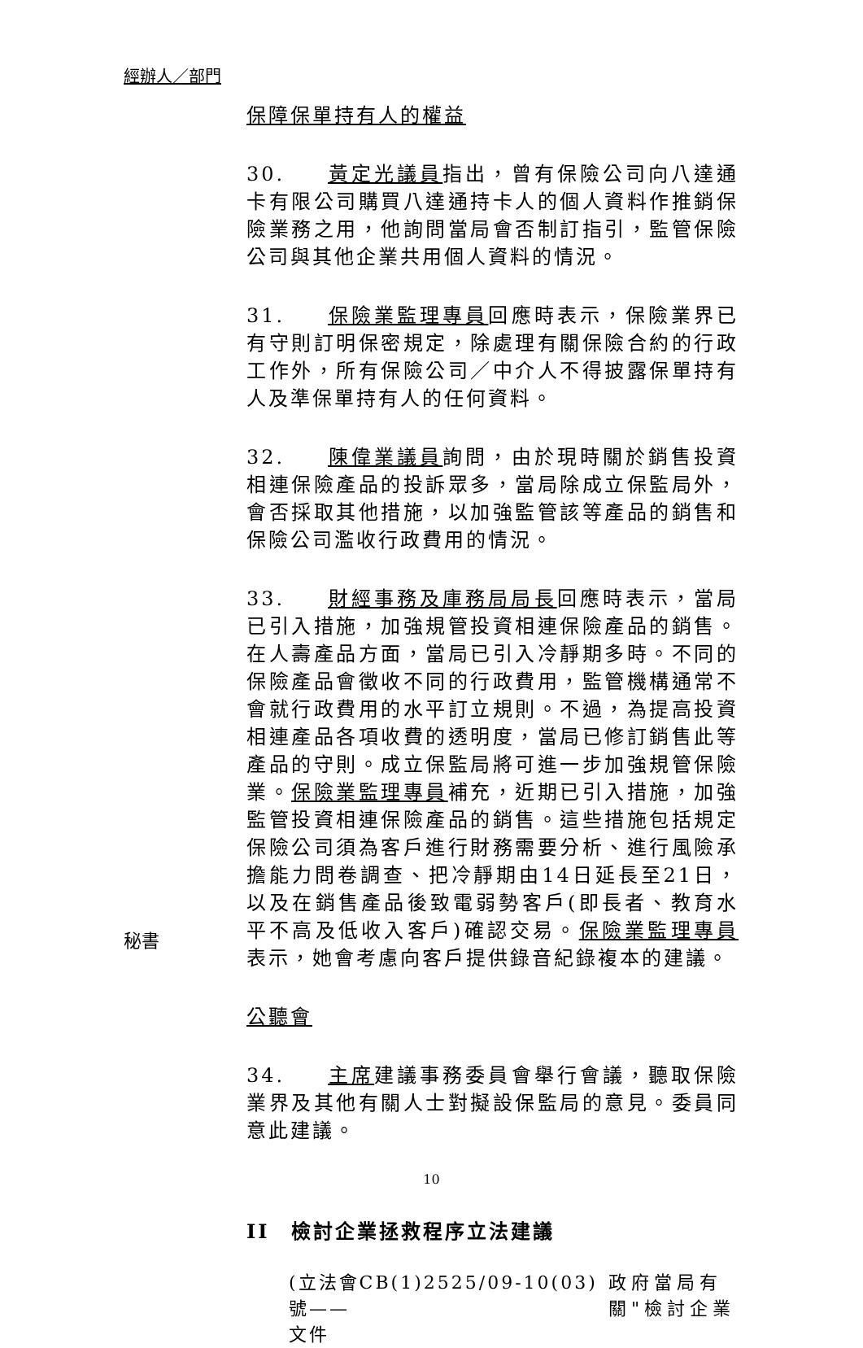經辦人／部門
保障保單持有人的權益
30. 黃定光議員指出，曾有保險公司向八達通卡有限公司購買八達通持卡人的個人資料作推銷保險業務之用，他詢問當局會否制訂指引，監管保險公司與其他企業共用個人資料的情況。
31. 保險業監理專員回應時表示，保險業界已有守則訂明保密規定，除處理有關保險合約的行政工作外，所有保險公司／中介人不得披露保單持有人及準保單持有人的任何資料。
32. 陳偉業議員詢問，由於現時關於銷售投資相連保險產品的投訴眾多，當局除成立保監局外，會否採取其他措施，以加強監管該等產品的銷售和保險公司濫收行政費用的情況。
33. 財經事務及庫務局局長回應時表示，當局已引入措施，加強規管投資相連保險產品的銷售。在人壽產品方面，當局已引入冷靜期多時。不同的保險產品會徵收不同的行政費用，監管機構通常不會就行政費用的水平訂立規則。不過，為提高投資相連產品各項收費的透明度，當局已修訂銷售此等產品的守則。成立保監局將可進一步加強規管保險業。保險業監理專員補充，近期已引入措施，加強監管投資相連保險產品的銷售。這些措施包括規定保險公司須為客戶進行財務需要分析、進行風險承擔能力問卷調查、把冷靜期由14日延長至21日，以及在銷售產品後致電弱勢客戶(即長者、教育水平不高及低收入客戶)確認交易。保險業監理專員表示，她會考慮向客戶提供錄音紀錄複本的建議。
公聽會
34. 主席建議事務委員會舉行會議，聽取保險業界及其他有關人士對擬設保監局的意見。委員同意此建議。
II　檢討企業拯救程序立法建議
(立法會CB(1)2525/09-10(03)號——
文件
政府當局有
關"檢討企業
秘書
10